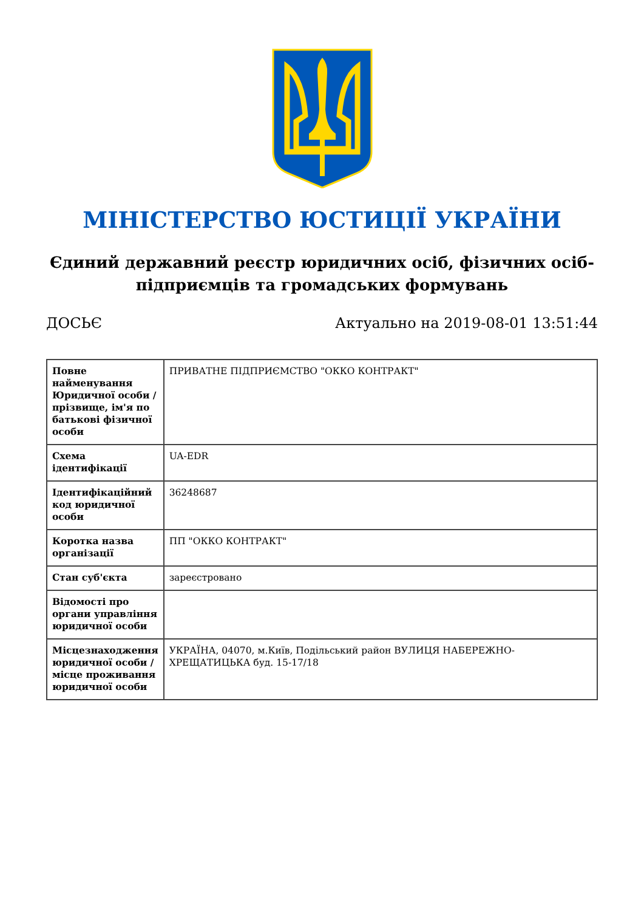МІНІСТЕРСТВО ЮСТИЦІЇ УКРАЇНИ
Єдиний державний реєстр юридичних осіб, фізичних осіб-підприємців та громадських формувань
ДОСЬЄ Актуально на 2019-08-01 13:51:44
| Повне найменування Юридичної особи / прізвище, ім'я по батькові фізичної особи | ПРИВАТНЕ ПІДПРИЄМСТВО "ОККО КОНТРАКТ" |
| Схема ідентифікації | UA-EDR |
| Ідентифікаційний код юридичної особи | 36248687 |
| Коротка назва організації | ПП "ОККО КОНТРАКТ" |
| Стан суб'єкта | зареєстровано |
| Відомості про органи управління юридичної особи | |
| Місцезнаходження юридичної особи / місце проживання юридичної особи | УКРАЇНА, 04070, м.Київ, Подільський район ВУЛИЦЯ НАБЕРЕЖНО-ХРЕЩАТИЦЬКА буд. 15-17/18 |